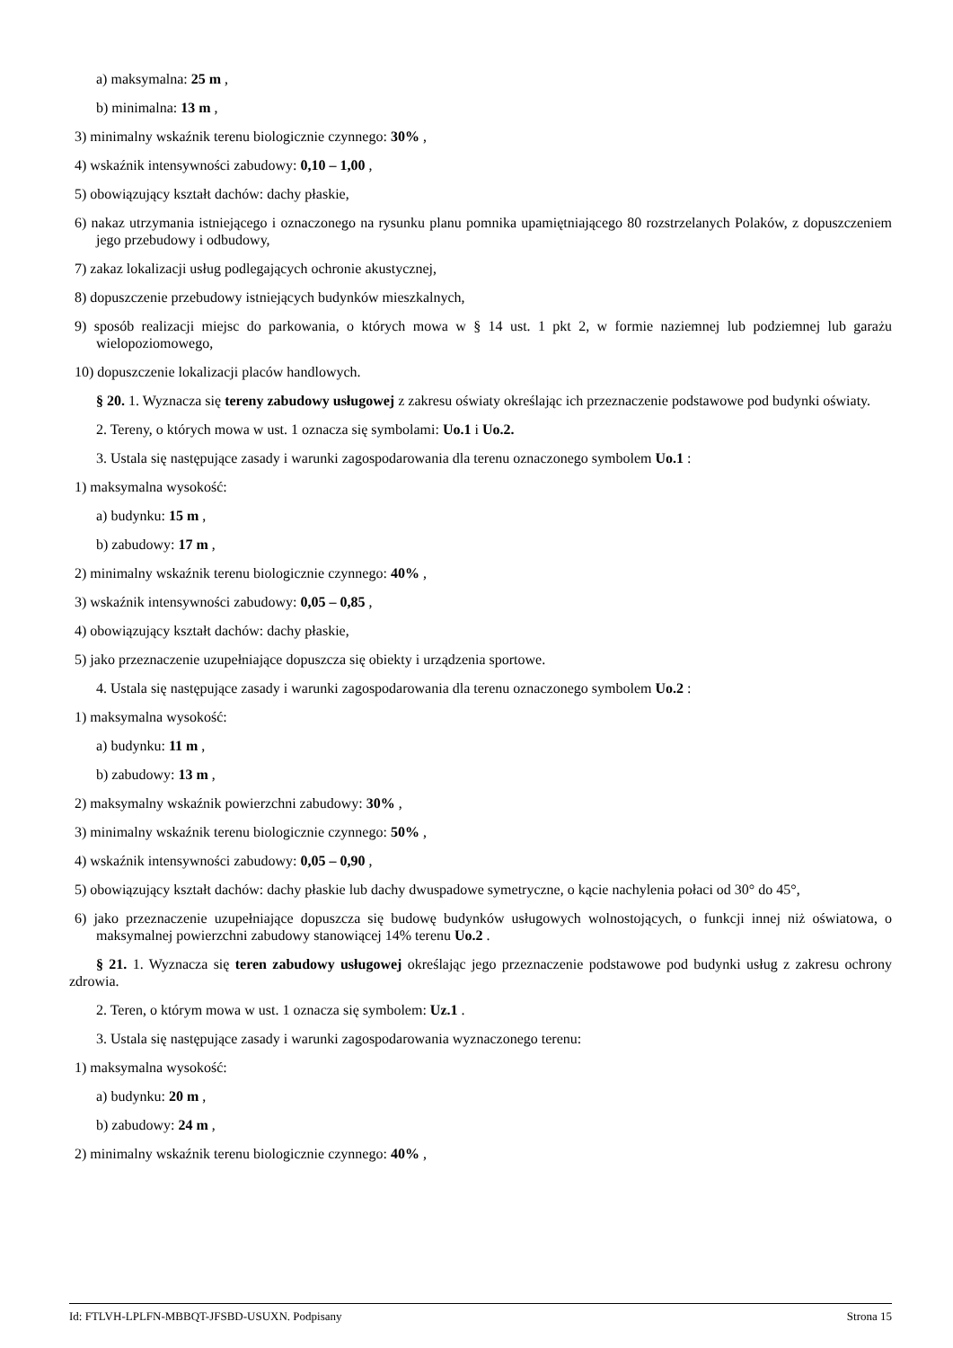a) maksymalna: 25 m ,
b) minimalna: 13 m ,
3) minimalny wskaźnik terenu biologicznie czynnego: 30% ,
4) wskaźnik intensywności zabudowy: 0,10 – 1,00 ,
5) obowiązujący kształt dachów: dachy płaskie,
6) nakaz utrzymania istniejącego i oznaczonego na rysunku planu pomnika upamiętniającego 80 rozstrzelanych Polaków, z dopuszczeniem jego przebudowy i odbudowy,
7) zakaz lokalizacji usług podlegających ochronie akustycznej,
8) dopuszczenie przebudowy istniejących budynków mieszkalnych,
9) sposób realizacji miejsc do parkowania, o których mowa w § 14 ust. 1 pkt 2, w formie naziemnej lub podziemnej lub garażu wielopoziomowego,
10) dopuszczenie lokalizacji placów handlowych.
§ 20. 1. Wyznacza się tereny zabudowy usługowej z zakresu oświaty określając ich przeznaczenie podstawowe pod budynki oświaty.
2. Tereny, o których mowa w ust. 1 oznacza się symbolami: Uo.1 i Uo.2.
3. Ustala się następujące zasady i warunki zagospodarowania dla terenu oznaczonego symbolem Uo.1 :
1) maksymalna wysokość:
a) budynku: 15 m ,
b) zabudowy: 17 m ,
2) minimalny wskaźnik terenu biologicznie czynnego: 40% ,
3) wskaźnik intensywności zabudowy: 0,05 – 0,85 ,
4) obowiązujący kształt dachów: dachy płaskie,
5) jako przeznaczenie uzupełniające dopuszcza się obiekty i urządzenia sportowe.
4. Ustala się następujące zasady i warunki zagospodarowania dla terenu oznaczonego symbolem Uo.2 :
1) maksymalna wysokość:
a) budynku: 11 m ,
b) zabudowy: 13 m ,
2) maksymalny wskaźnik powierzchni zabudowy: 30% ,
3) minimalny wskaźnik terenu biologicznie czynnego: 50% ,
4) wskaźnik intensywności zabudowy: 0,05 – 0,90 ,
5) obowiązujący kształt dachów: dachy płaskie lub dachy dwuspadowe symetryczne, o kącie nachylenia połaci od 30° do 45°,
6) jako przeznaczenie uzupełniające dopuszcza się budowę budynków usługowych wolnostojących, o funkcji innej niż oświatowa, o maksymalnej powierzchni zabudowy stanowiącej 14% terenu Uo.2 .
§ 21. 1. Wyznacza się teren zabudowy usługowej określając jego przeznaczenie podstawowe pod budynki usług z zakresu ochrony zdrowia.
2. Teren, o którym mowa w ust. 1 oznacza się symbolem: Uz.1 .
3. Ustala się następujące zasady i warunki zagospodarowania wyznaczonego terenu:
1) maksymalna wysokość:
a) budynku: 20 m ,
b) zabudowy: 24 m ,
2) minimalny wskaźnik terenu biologicznie czynnego: 40% ,
Id: FTLVH-LPLFN-MBBQT-JFSBD-USUXN. Podpisany Strona 15